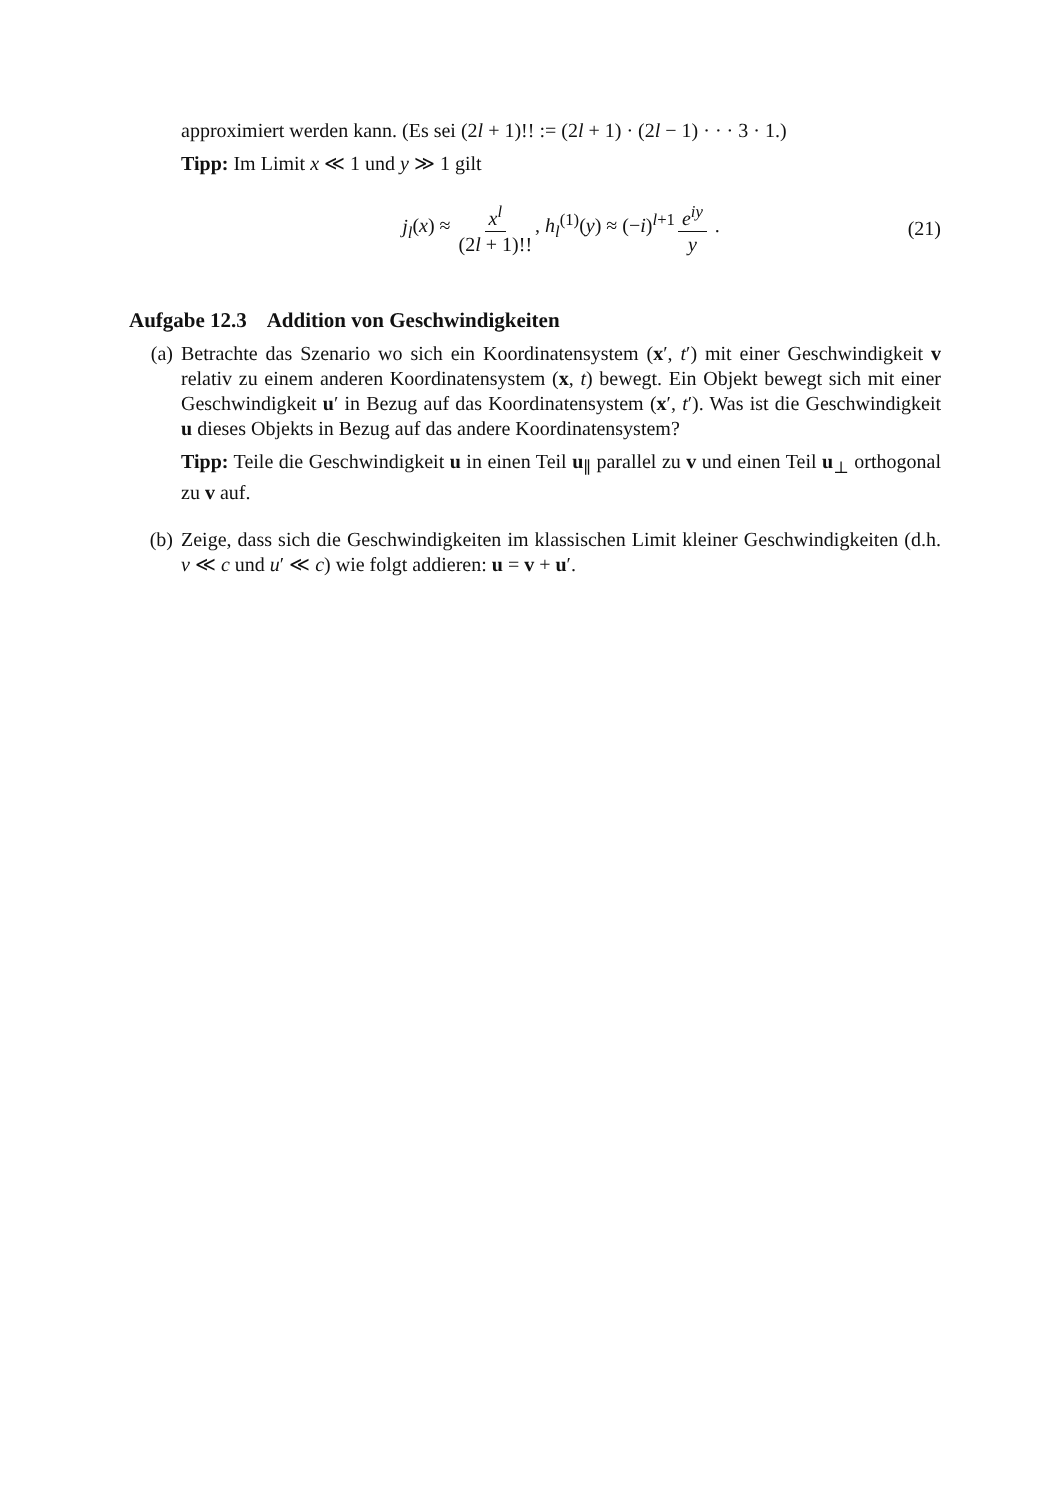approximiert werden kann. (Es sei (2l + 1)!! := (2l + 1) · (2l − 1) · · · 3 · 1.)
Tipp: Im Limit x ≪ 1 und y ≫ 1 gilt
j<sub>l</sub>(x) ≈ x<sup>l</sup> (2l + 1)!!, h<sub>l</sub><sup>(1)</sup>(y) ≈ (−i)<sup>l+1</sup> e<sup>iy</sup> y . (21)
Aufgabe 12.3 Addition von Geschwindigkeiten
(a) Betrachte das Szenario wo sich ein Koordinatensystem (x′, t′) mit einer Geschwindigkeit v relativ zu einem anderen Koordinatensystem (x, t) bewegt. Ein Objekt bewegt sich mit einer Geschwindigkeit u′ in Bezug auf das Koordinatensystem (x′, t′). Was ist die Geschwindigkeit u dieses Objekts in Bezug auf das andere Koordinatensystem?
Tipp: Teile die Geschwindigkeit u in einen Teil u<sub>∥</sub> parallel zu v und einen Teil u<sub>⊥</sub> orthogonal zu v auf.
(b) Zeige, dass sich die Geschwindigkeiten im klassischen Limit kleiner Geschwindigkeiten (d.h. v ≪ c und u′ ≪ c) wie folgt addieren: u = v + u′.